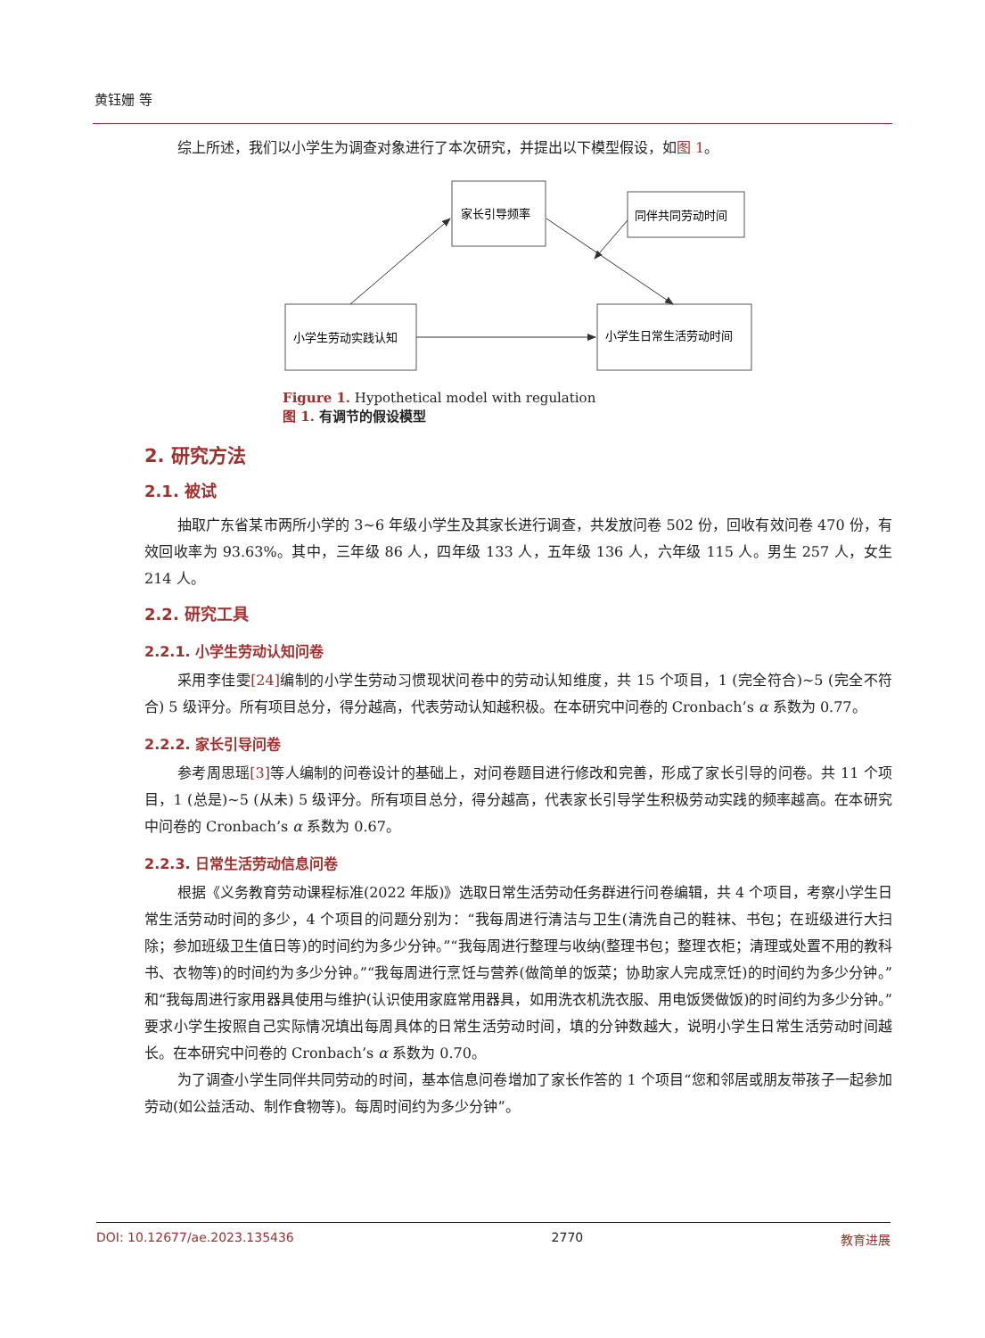黄钰姗 等
综上所述，我们以小学生为调查对象进行了本次研究，并提出以下模型假设，如图 1。
家长引导频率
同伴共同劳动时间
小学生劳动实践认知
小学生日常生活劳动时间
Figure 1. Hypothetical model with regulation
图 1. 有调节的假设模型
2. 研究方法
2.1. 被试
抽取广东省某市两所小学的 3~6 年级小学生及其家长进行调查，共发放问卷 502 份，回收有效问卷 470 份，有效回收率为 93.63%。其中，三年级 86 人，四年级 133 人，五年级 136 人，六年级 115 人。男生 257 人，女生 214 人。
2.2. 研究工具
2.2.1. 小学生劳动认知问卷
采用李佳雯[24] 编制的小学生劳动习惯现状问卷中的劳动认知维度，共 15 个项目，1 (完全符合)~5 (完全不符合) 5 级评分。所有项目总分，得分越高，代表劳动认知越积极。在本研究中问卷的 Cronbach’s α 系数为 0.77。
2.2.2. 家长引导问卷
参考周思瑶[3] 等人编制的问卷设计的基础上，对问卷题目进行修改和完善，形成了家长引导的问卷。共 11 个项目，1 (总是)~5 (从未) 5 级评分。所有项目总分，得分越高，代表家长引导学生积极劳动实践的频率越高。在本研究中问卷的 Cronbach’s α 系数为 0.67。
2.2.3. 日常生活劳动信息问卷
根据《义务教育劳动课程标准(2022 年版)》选取日常生活劳动任务群进行问卷编辑，共 4 个项目，考察小学生日常生活劳动时间的多少，4 个项目的问题分别为：“我每周进行清洁与卫生(清洗自己的鞋袜、书包；在班级进行大扫除；参加班级卫生值日等)的时间约为多少分钟。”“我每周进行整理与收纳(整理书包；整理衣柜；清理或处置不用的教科书、衣物等)的时间约为多少分钟。”“我每周进行烹饪与营养(做简单的饭菜；协助家人完成烹饪)的时间约为多少分钟。”和“我每周进行家用器具使用与维护(认识使用家庭常用器具，如用洗衣机洗衣服、用电饭煲做饭)的时间约为多少分钟。”要求小学生按照自己实际情况填出每周具体的日常生活劳动时间，填的分钟数越大，说明小学生日常生活劳动时间越长。在本研究中问卷的 Cronbach’s α 系数为 0.70。
为了调查小学生同伴共同劳动的时间，基本信息问卷增加了家长作答的 1 个项目“您和邻居或朋友带孩子一起参加劳动(如公益活动、制作食物等)。每周时间约为多少分钟”。
DOI: 10.12677/ae.2023.135436 2770 教育进展